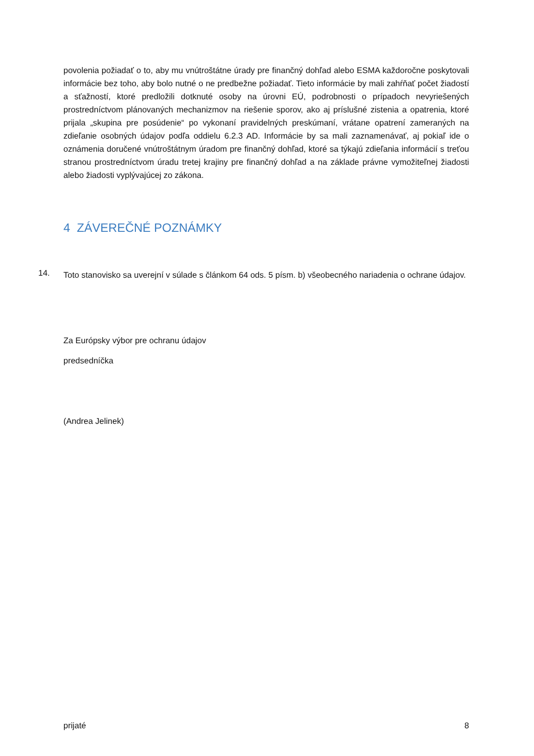povolenia požiadať o to, aby mu vnútroštátne úrady pre finančný dohľad alebo ESMA každoročne poskytovali informácie bez toho, aby bolo nutné o ne predbežne požiadať. Tieto informácie by mali zahŕňať počet žiadostí a sťažností, ktoré predložili dotknuté osoby na úrovni EÚ, podrobnosti o prípadoch nevyriešených prostredníctvom plánovaných mechanizmov na riešenie sporov, ako aj príslušné zistenia a opatrenia, ktoré prijala „skupina pre posúdenie“ po vykonaní pravidelných preskúmaní, vrátane opatrení zameraných na zdieľanie osobných údajov podľa oddielu 6.2.3 AD. Informácie by sa mali zaznamenávať, aj pokiaľ ide o oznámenia doručené vnútroštátnym úradom pre finančný dohľad, ktoré sa týkajú zdieľania informácií s treťou stranou prostredníctvom úradu tretej krajiny pre finančný dohľad a na základe právne vymožiteľnej žiadosti alebo žiadosti vyplývajúcej zo zákona.
4 ZÁVEREČNÉ POZNÁMKY
14.
Toto stanovisko sa uverejní v súlade s článkom 64 ods. 5 písm. b) všeobecného nariadenia o ochrane údajov.
Za Európsky výbor pre ochranu údajov
predsedníčka
(Andrea Jelinek)
prijaté 8